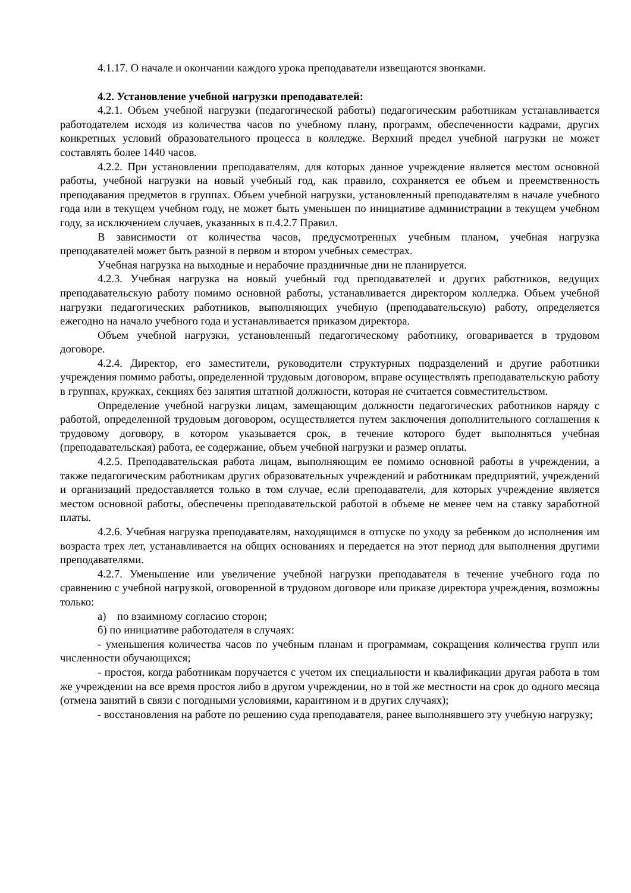4.1.17. О начале и окончании каждого урока преподаватели извещаются звонками.
4.2. Установление учебной нагрузки преподавателей:
4.2.1. Объем учебной нагрузки (педагогической работы) педагогическим работникам устанавливается работодателем исходя из количества часов по учебному плану, программ, обеспеченности кадрами, других конкретных условий образовательного процесса в колледже. Верхний предел учебной нагрузки не может составлять более 1440 часов.
4.2.2. При установлении преподавателям, для которых данное учреждение является местом основной работы, учебной нагрузки на новый учебный год, как правило, сохраняется ее объем и преемственность преподавания предметов в группах. Объем учебной нагрузки, установленный преподавателям в начале учебного года или в текущем учебном году, не может быть уменьшен по инициативе администрации в текущем учебном году, за исключением случаев, указанных в п.4.2.7 Правил.
В зависимости от количества часов, предусмотренных учебным планом, учебная нагрузка преподавателей может быть разной в первом и втором учебных семестрах.
Учебная нагрузка на выходные и нерабочие праздничные дни не планируется.
4.2.3. Учебная нагрузка на новый учебный год преподавателей и других работников, ведущих преподавательскую работу помимо основной работы, устанавливается директором колледжа. Объем учебной нагрузки педагогических работников, выполняющих учебную (преподавательскую) работу, определяется ежегодно на начало учебного года и устанавливается приказом директора.
Объем учебной нагрузки, установленный педагогическому работнику, оговаривается в трудовом договоре.
4.2.4. Директор, его заместители, руководители структурных подразделений и другие работники учреждения помимо работы, определенной трудовым договором, вправе осуществлять преподавательскую работу в группах, кружках, секциях без занятия штатной должности, которая не считается совместительством.
Определение учебной нагрузки лицам, замещающим должности педагогических работников наряду с работой, определенной трудовым договором, осуществляется путем заключения дополнительного соглашения к трудовому договору, в котором указывается срок, в течение которого будет выполняться учебная (преподавательская) работа, ее содержание, объем учебной нагрузки и размер оплаты.
4.2.5. Преподавательская работа лицам, выполняющим ее помимо основной работы в учреждении, а также педагогическим работникам других образовательных учреждений и работникам предприятий, учреждений и организаций предоставляется только в том случае, если преподаватели, для которых учреждение является местом основной работы, обеспечены преподавательской работой в объеме не менее чем на ставку заработной платы.
4.2.6. Учебная нагрузка преподавателям, находящимся в отпуске по уходу за ребенком до исполнения им возраста трех лет, устанавливается на общих основаниях и передается на этот период для выполнения другими преподавателями.
4.2.7. Уменьшение или увеличение учебной нагрузки преподавателя в течение учебного года по сравнению с учебной нагрузкой, оговоренной в трудовом договоре или приказе директора учреждения, возможны только:
а) по взаимному согласию сторон;
б) по инициативе работодателя в случаях:
- уменьшения количества часов по учебным планам и программам, сокращения количества групп или численности обучающихся;
- простоя, когда работникам поручается с учетом их специальности и квалификации другая работа в том же учреждении на все время простоя либо в другом учреждении, но в той же местности на срок до одного месяца (отмена занятий в связи с погодными условиями, карантином и в других случаях);
- восстановления на работе по решению суда преподавателя, ранее выполнявшего эту учебную нагрузку;